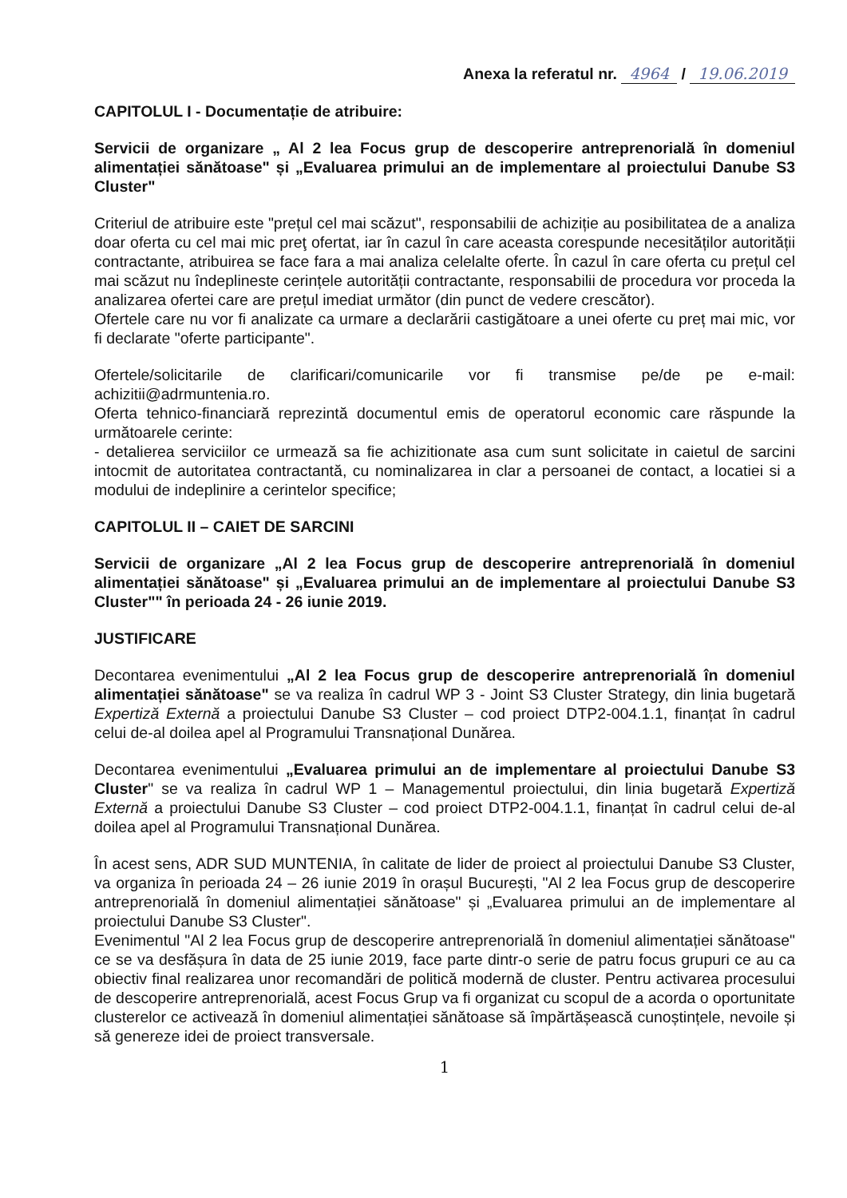Anexa la referatul nr. 4964 / 19.06.2019
CAPITOLUL I - Documentație de atribuire:
Servicii de organizare „ Al 2 lea Focus grup de descoperire antreprenorială în domeniul alimentației sănătoase" și „Evaluarea primului an de implementare al proiectului Danube S3 Cluster"
Criteriul de atribuire este "prețul cel mai scăzut", responsabilii de achiziție au posibilitatea de a analiza doar oferta cu cel mai mic preţ ofertat, iar în cazul în care aceasta corespunde necesităților autorității contractante, atribuirea se face fara a mai analiza celelalte oferte. În cazul în care oferta cu prețul cel mai scăzut nu îndeplineste cerințele autorității contractante, responsabilii de procedura vor proceda la analizarea ofertei care are prețul imediat următor (din punct de vedere crescător).
Ofertele care nu vor fi analizate ca urmare a declarării castigătoare a unei oferte cu preț mai mic, vor fi declarate "oferte participante".
Ofertele/solicitarile de clarificari/comunicarile vor fi transmise pe/de pe e-mail: achizitii@adrmuntenia.ro.
Oferta tehnico-financiară reprezintă documentul emis de operatorul economic care răspunde la următoarele cerinte:
- detalierea serviciilor ce urmează sa fie achizitionate asa cum sunt solicitate in caietul de sarcini intocmit de autoritatea contractantă, cu nominalizarea in clar a persoanei de contact, a locatiei si a modului de indeplinire a cerintelor specifice;
CAPITOLUL II – CAIET DE SARCINI
Servicii de organizare „Al 2 lea Focus grup de descoperire antreprenorială în domeniul alimentației sănătoase" și „Evaluarea primului an de implementare al proiectului Danube S3 Cluster"" în perioada 24 - 26 iunie 2019.
JUSTIFICARE
Decontarea evenimentului „Al 2 lea Focus grup de descoperire antreprenorială în domeniul alimentației sănătoase" se va realiza în cadrul WP 3 - Joint S3 Cluster Strategy, din linia bugetară Expertiză Externă a proiectului Danube S3 Cluster – cod proiect DTP2-004.1.1, finanțat în cadrul celui de-al doilea apel al Programului Transnațional Dunărea.
Decontarea evenimentului „Evaluarea primului an de implementare al proiectului Danube S3 Cluster" se va realiza în cadrul WP 1 – Managementul proiectului, din linia bugetară Expertiză Externă a proiectului Danube S3 Cluster – cod proiect DTP2-004.1.1, finanțat în cadrul celui de-al doilea apel al Programului Transnațional Dunărea.
În acest sens, ADR SUD MUNTENIA, în calitate de lider de proiect al proiectului Danube S3 Cluster, va organiza în perioada 24 – 26 iunie 2019 în orașul București, "Al 2 lea Focus grup de descoperire antreprenorială în domeniul alimentației sănătoase" și „Evaluarea primului an de implementare al proiectului Danube S3 Cluster".
Evenimentul "Al 2 lea Focus grup de descoperire antreprenorială în domeniul alimentației sănătoase" ce se va desfășura în data de 25 iunie 2019, face parte dintr-o serie de patru focus grupuri ce au ca obiectiv final realizarea unor recomandări de politică modernă de cluster. Pentru activarea procesului de descoperire antreprenorială, acest Focus Grup va fi organizat cu scopul de a acorda o oportunitate clusterelor ce activează în domeniul alimentației sănătoase să împărtășească cunoștințele, nevoile și să genereze idei de proiect transversale.
1